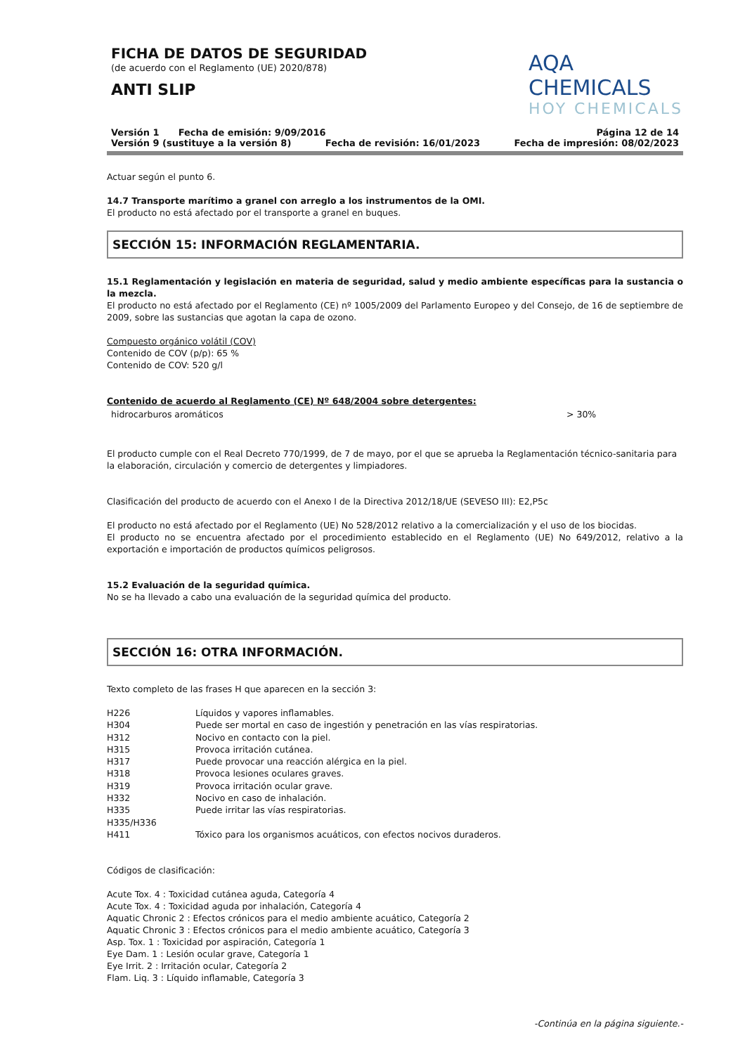FICHA DE DATOS DE SEGURIDAD
(de acuerdo con el Reglamento (UE) 2020/878)
ANTI SLIP
AQA CHEMICALS
HOY CHEMICALS
Versión 1 Fecha de emisión: 9/09/2016 Página 12 de 14
Versión 9 (sustituye a la versión 8) Fecha de revisión: 16/01/2023 Fecha de impresión: 08/02/2023
Actuar según el punto 6.
14.7 Transporte marítimo a granel con arreglo a los instrumentos de la OMI.
El producto no está afectado por el transporte a granel en buques.
SECCIÓN 15: INFORMACIÓN REGLAMENTARIA.
15.1 Reglamentación y legislación en materia de seguridad, salud y medio ambiente específicas para la sustancia o la mezcla.
El producto no está afectado por el Reglamento (CE) nº 1005/2009 del Parlamento Europeo y del Consejo, de 16 de septiembre de 2009, sobre las sustancias que agotan la capa de ozono.
Compuesto orgánico volátil (COV)
Contenido de COV (p/p): 65 %
Contenido de COV: 520 g/l
Contenido de acuerdo al Reglamento (CE) Nº 648/2004 sobre detergentes:
hidrocarburos aromáticos > 30%
El producto cumple con el Real Decreto 770/1999, de 7 de mayo, por el que se aprueba la Reglamentación técnico-sanitaria para la elaboración, circulación y comercio de detergentes y limpiadores.
Clasificación del producto de acuerdo con el Anexo I de la Directiva 2012/18/UE (SEVESO III): E2,P5c
El producto no está afectado por el Reglamento (UE) No 528/2012 relativo a la comercialización y el uso de los biocidas.
El producto no se encuentra afectado por el procedimiento establecido en el Reglamento (UE) No 649/2012, relativo a la exportación e importación de productos químicos peligrosos.
15.2 Evaluación de la seguridad química.
No se ha llevado a cabo una evaluación de la seguridad química del producto.
SECCIÓN 16: OTRA INFORMACIÓN.
Texto completo de las frases H que aparecen en la sección 3:
H226 Líquidos y vapores inflamables.
H304 Puede ser mortal en caso de ingestión y penetración en las vías respiratorias.
H312 Nocivo en contacto con la piel.
H315 Provoca irritación cutánea.
H317 Puede provocar una reacción alérgica en la piel.
H318 Provoca lesiones oculares graves.
H319 Provoca irritación ocular grave.
H332 Nocivo en caso de inhalación.
H335 Puede irritar las vías respiratorias.
H335/H336
H411 Tóxico para los organismos acuáticos, con efectos nocivos duraderos.
Códigos de clasificación:
Acute Tox. 4 : Toxicidad cutánea aguda, Categoría 4
Acute Tox. 4 : Toxicidad aguda por inhalación, Categoría 4
Aquatic Chronic 2 : Efectos crónicos para el medio ambiente acuático, Categoría 2
Aquatic Chronic 3 : Efectos crónicos para el medio ambiente acuático, Categoría 3
Asp. Tox. 1 : Toxicidad por aspiración, Categoría 1
Eye Dam. 1 : Lesión ocular grave, Categoría 1
Eye Irrit. 2 : Irritación ocular, Categoría 2
Flam. Liq. 3 : Líquido inflamable, Categoría 3
-Continúa en la página siguiente.-